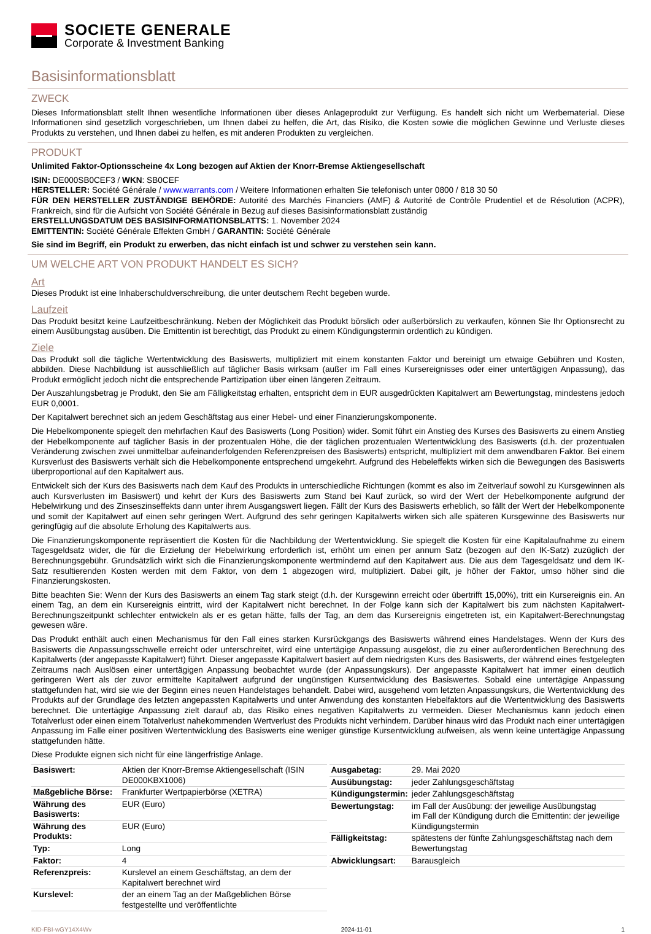SOCIETE GENERALE
Corporate & Investment Banking
Basisinformationsblatt
ZWECK
Dieses Informationsblatt stellt Ihnen wesentliche Informationen über dieses Anlageprodukt zur Verfügung. Es handelt sich nicht um Werbematerial. Diese Informationen sind gesetzlich vorgeschrieben, um Ihnen dabei zu helfen, die Art, das Risiko, die Kosten sowie die möglichen Gewinne und Verluste dieses Produkts zu verstehen, und Ihnen dabei zu helfen, es mit anderen Produkten zu vergleichen.
PRODUKT
Unlimited Faktor-Optionsscheine 4x Long bezogen auf Aktien der Knorr-Bremse Aktiengesellschaft
ISIN: DE000SB0CEF3 / WKN: SB0CEF
HERSTELLER: Société Générale / www.warrants.com / Weitere Informationen erhalten Sie telefonisch unter 0800 / 818 30 50
FÜR DEN HERSTELLER ZUSTÄNDIGE BEHÖRDE: Autorité des Marchés Financiers (AMF) & Autorité de Contrôle Prudentiel et de Résolution (ACPR), Frankreich, sind für die Aufsicht von Société Générale in Bezug auf dieses Basisinformationsblatt zuständig
ERSTELLUNGSDATUM DES BASISINFORMATIONSBLATTS: 1. November 2024
EMITTENTIN: Société Générale Effekten GmbH / GARANTIN: Société Générale
Sie sind im Begriff, ein Produkt zu erwerben, das nicht einfach ist und schwer zu verstehen sein kann.
UM WELCHE ART VON PRODUKT HANDELT ES SICH?
Art
Dieses Produkt ist eine Inhaberschuldverschreibung, die unter deutschem Recht begeben wurde.
Laufzeit
Das Produkt besitzt keine Laufzeitbeschränkung. Neben der Möglichkeit das Produkt börslich oder außerbörslich zu verkaufen, können Sie Ihr Optionsrecht zu einem Ausübungstag ausüben. Die Emittentin ist berechtigt, das Produkt zu einem Kündigungstermin ordentlich zu kündigen.
Ziele
Das Produkt soll die tägliche Wertentwicklung des Basiswerts, multipliziert mit einem konstanten Faktor und bereinigt um etwaige Gebühren und Kosten, abbilden. Diese Nachbildung ist ausschließlich auf täglicher Basis wirksam (außer im Fall eines Kursereignisses oder einer untertägigen Anpassung), das Produkt ermöglicht jedoch nicht die entsprechende Partizipation über einen längeren Zeitraum.
Der Auszahlungsbetrag je Produkt, den Sie am Fälligkeitstag erhalten, entspricht dem in EUR ausgedrückten Kapitalwert am Bewertungstag, mindestens jedoch EUR 0,0001.
Der Kapitalwert berechnet sich an jedem Geschäftstag aus einer Hebel- und einer Finanzierungskomponente.
Die Hebelkomponente spiegelt den mehrfachen Kauf des Basiswerts (Long Position) wider. Somit führt ein Anstieg des Kurses des Basiswerts zu einem Anstieg der Hebelkomponente auf täglicher Basis in der prozentualen Höhe, die der täglichen prozentualen Wertentwicklung des Basiswerts (d.h. der prozentualen Veränderung zwischen zwei unmittelbar aufeinanderfolgenden Referenzpreisen des Basiswerts) entspricht, multipliziert mit dem anwendbaren Faktor. Bei einem Kursverlust des Basiswerts verhält sich die Hebelkomponente entsprechend umgekehrt. Aufgrund des Hebeleffekts wirken sich die Bewegungen des Basiswerts überproportional auf den Kapitalwert aus.
Entwickelt sich der Kurs des Basiswerts nach dem Kauf des Produkts in unterschiedliche Richtungen (kommt es also im Zeitverlauf sowohl zu Kursgewinnen als auch Kursverlusten im Basiswert) und kehrt der Kurs des Basiswerts zum Stand bei Kauf zurück, so wird der Wert der Hebelkomponente aufgrund der Hebelwirkung und des Zinseszinseffekts dann unter ihrem Ausgangswert liegen. Fällt der Kurs des Basiswerts erheblich, so fällt der Wert der Hebelkomponente und somit der Kapitalwert auf einen sehr geringen Wert. Aufgrund des sehr geringen Kapitalwerts wirken sich alle späteren Kursgewinne des Basiswerts nur geringfügig auf die absolute Erholung des Kapitalwerts aus.
Die Finanzierungskomponente repräsentiert die Kosten für die Nachbildung der Wertentwicklung. Sie spiegelt die Kosten für eine Kapitalaufnahme zu einem Tagesgeldsatz wider, die für die Erzielung der Hebelwirkung erforderlich ist, erhöht um einen per annum Satz (bezogen auf den IK-Satz) zuzüglich der Berechnungsgebühr. Grundsätzlich wirkt sich die Finanzierungskomponente wertmindernd auf den Kapitalwert aus. Die aus dem Tagesgeldsatz und dem IK-Satz resultierenden Kosten werden mit dem Faktor, von dem 1 abgezogen wird, multipliziert. Dabei gilt, je höher der Faktor, umso höher sind die Finanzierungskosten.
Bitte beachten Sie: Wenn der Kurs des Basiswerts an einem Tag stark steigt (d.h. der Kursgewinn erreicht oder übertrifft 15,00%), tritt ein Kursereignis ein. An einem Tag, an dem ein Kursereignis eintritt, wird der Kapitalwert nicht berechnet. In der Folge kann sich der Kapitalwert bis zum nächsten Kapitalwert-Berechnungszeitpunkt schlechter entwickeln als er es getan hätte, falls der Tag, an dem das Kursereignis eingetreten ist, ein Kapitalwert-Berechnungstag gewesen wäre.
Das Produkt enthält auch einen Mechanismus für den Fall eines starken Kursrückgangs des Basiswerts während eines Handelstages. Wenn der Kurs des Basiswerts die Anpassungsschwelle erreicht oder unterschreitet, wird eine untertägige Anpassung ausgelöst, die zu einer außerordentlichen Berechnung des Kapitalwerts (der angepasste Kapitalwert) führt. Dieser angepasste Kapitalwert basiert auf dem niedrigsten Kurs des Basiswerts, der während eines festgelegten Zeitraums nach Auslösen einer untertägigen Anpassung beobachtet wurde (der Anpassungskurs). Der angepasste Kapitalwert hat immer einen deutlich geringeren Wert als der zuvor ermittelte Kapitalwert aufgrund der ungünstigen Kursentwicklung des Basiswertes. Sobald eine untertägige Anpassung stattgefunden hat, wird sie wie der Beginn eines neuen Handelstages behandelt. Dabei wird, ausgehend vom letzten Anpassungskurs, die Wertentwicklung des Produkts auf der Grundlage des letzten angepassten Kapitalwerts und unter Anwendung des konstanten Hebelfaktors auf die Wertentwicklung des Basiswerts berechnet. Die untertägige Anpassung zielt darauf ab, das Risiko eines negativen Kapitalwerts zu vermeiden. Dieser Mechanismus kann jedoch einen Totalverlust oder einen einem Totalverlust nahekommenden Wertverlust des Produkts nicht verhindern. Darüber hinaus wird das Produkt nach einer untertägigen Anpassung im Falle einer positiven Wertentwicklung des Basiswerts eine weniger günstige Kursentwicklung aufweisen, als wenn keine untertägige Anpassung stattgefunden hätte.
Diese Produkte eignen sich nicht für eine längerfristige Anlage.
| Basiswert: | Aktien der Knorr-Bremse Aktiengesellschaft (ISIN DE000KBX1006) |
| Maßgebliche Börse: | Frankfurter Wertpapierbörse (XETRA) |
| Währung des Basiswerts: | EUR (Euro) |
| Währung des Produkts: | EUR (Euro) |
| Typ: | Long |
| Faktor: | 4 |
| Referenzpreis: | Kurslevel an einem Geschäftstag, an dem der Kapitalwert berechnet wird |
| Kurslevel: | der an einem Tag an der Maßgeblichen Börse festgestellte und veröffentlichte |
| Ausgabetag: | 29. Mai 2020 |
| Ausübungstag: | jeder Zahlungsgeschäftstag |
| Kündigungstermin: | jeder Zahlungsgeschäftstag |
| Bewertungstag: | im Fall der Ausübung: der jeweilige Ausübungstag im Fall der Kündigung durch die Emittentin: der jeweilige Kündigungstermin |
| Fälligkeitstag: | spätestens der fünfte Zahlungsgeschäftstag nach dem Bewertungstag |
| Abwicklungsart: | Barausgleich |
KID-FBI-wGY14X4Wv 2024-11-01 1